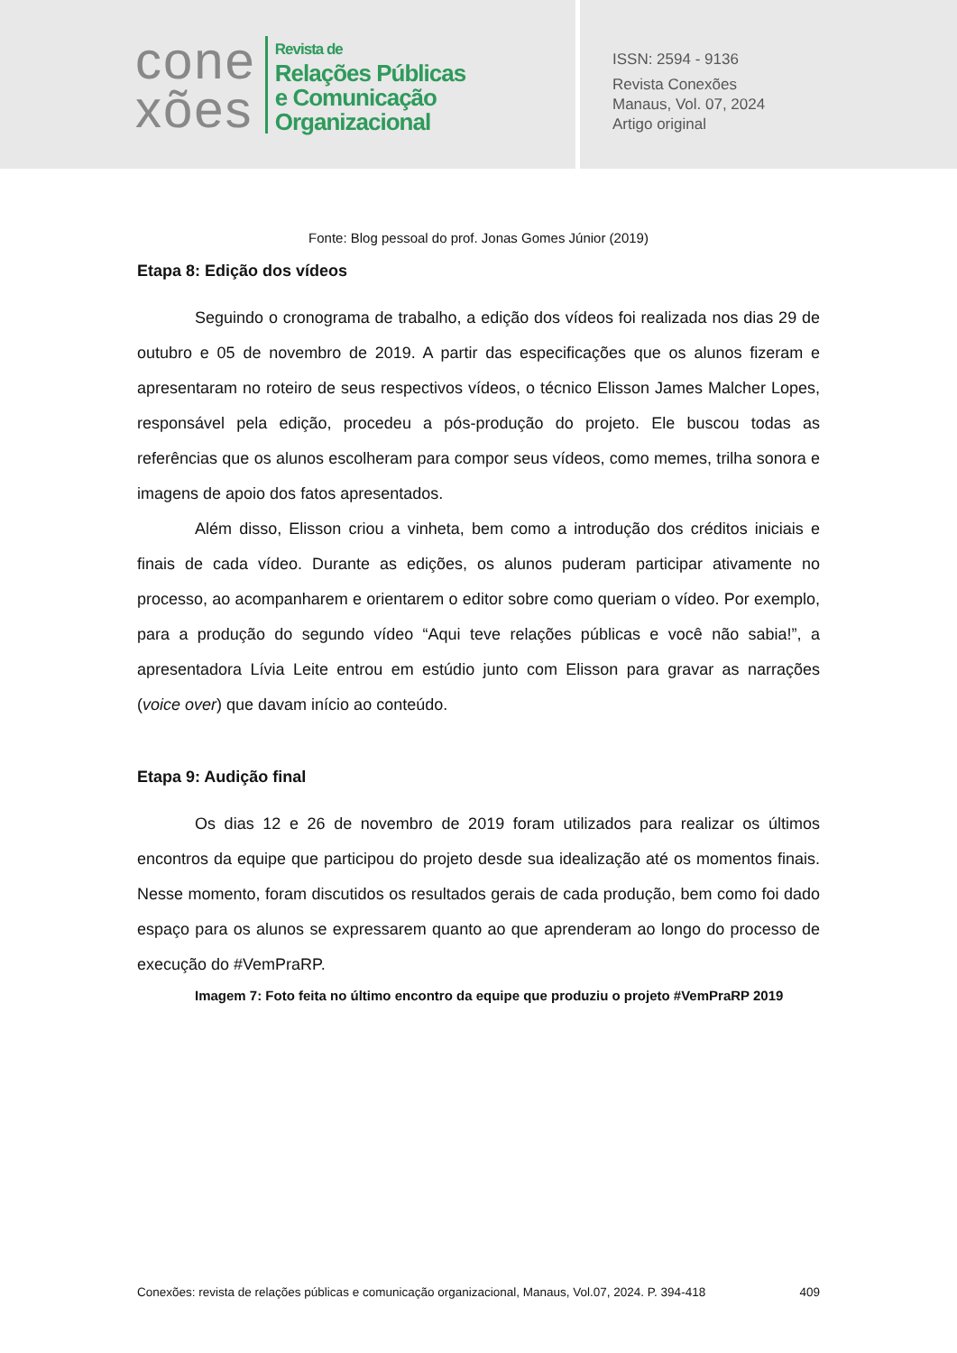cone
xões
Revista de
Relações Públicas
e Comunicação
Organizacional
ISSN: 2594 - 9136
Revista Conexões
Manaus, Vol. 07, 2024
Artigo original
Fonte: Blog pessoal do prof. Jonas Gomes Júnior (2019)
Etapa 8: Edição dos vídeos
Seguindo o cronograma de trabalho, a edição dos vídeos foi realizada nos dias 29 de outubro e 05 de novembro de 2019. A partir das especificações que os alunos fizeram e apresentaram no roteiro de seus respectivos vídeos, o técnico Elisson James Malcher Lopes, responsável pela edição, procedeu a pós-produção do projeto. Ele buscou todas as referências que os alunos escolheram para compor seus vídeos, como memes, trilha sonora e imagens de apoio dos fatos apresentados.
Além disso, Elisson criou a vinheta, bem como a introdução dos créditos iniciais e finais de cada vídeo. Durante as edições, os alunos puderam participar ativamente no processo, ao acompanharem e orientarem o editor sobre como queriam o vídeo. Por exemplo, para a produção do segundo vídeo “Aqui teve relações públicas e você não sabia!”, a apresentadora Lívia Leite entrou em estúdio junto com Elisson para gravar as narrações (voice over) que davam início ao conteúdo.
Etapa 9: Audição final
Os dias 12 e 26 de novembro de 2019 foram utilizados para realizar os últimos encontros da equipe que participou do projeto desde sua idealização até os momentos finais. Nesse momento, foram discutidos os resultados gerais de cada produção, bem como foi dado espaço para os alunos se expressarem quanto ao que aprenderam ao longo do processo de execução do #VemPraRP.
Imagem 7: Foto feita no último encontro da equipe que produziu o projeto #VemPraRP 2019
Conexões: revista de relações públicas e comunicação organizacional, Manaus, Vol.07, 2024. P. 394-418 409